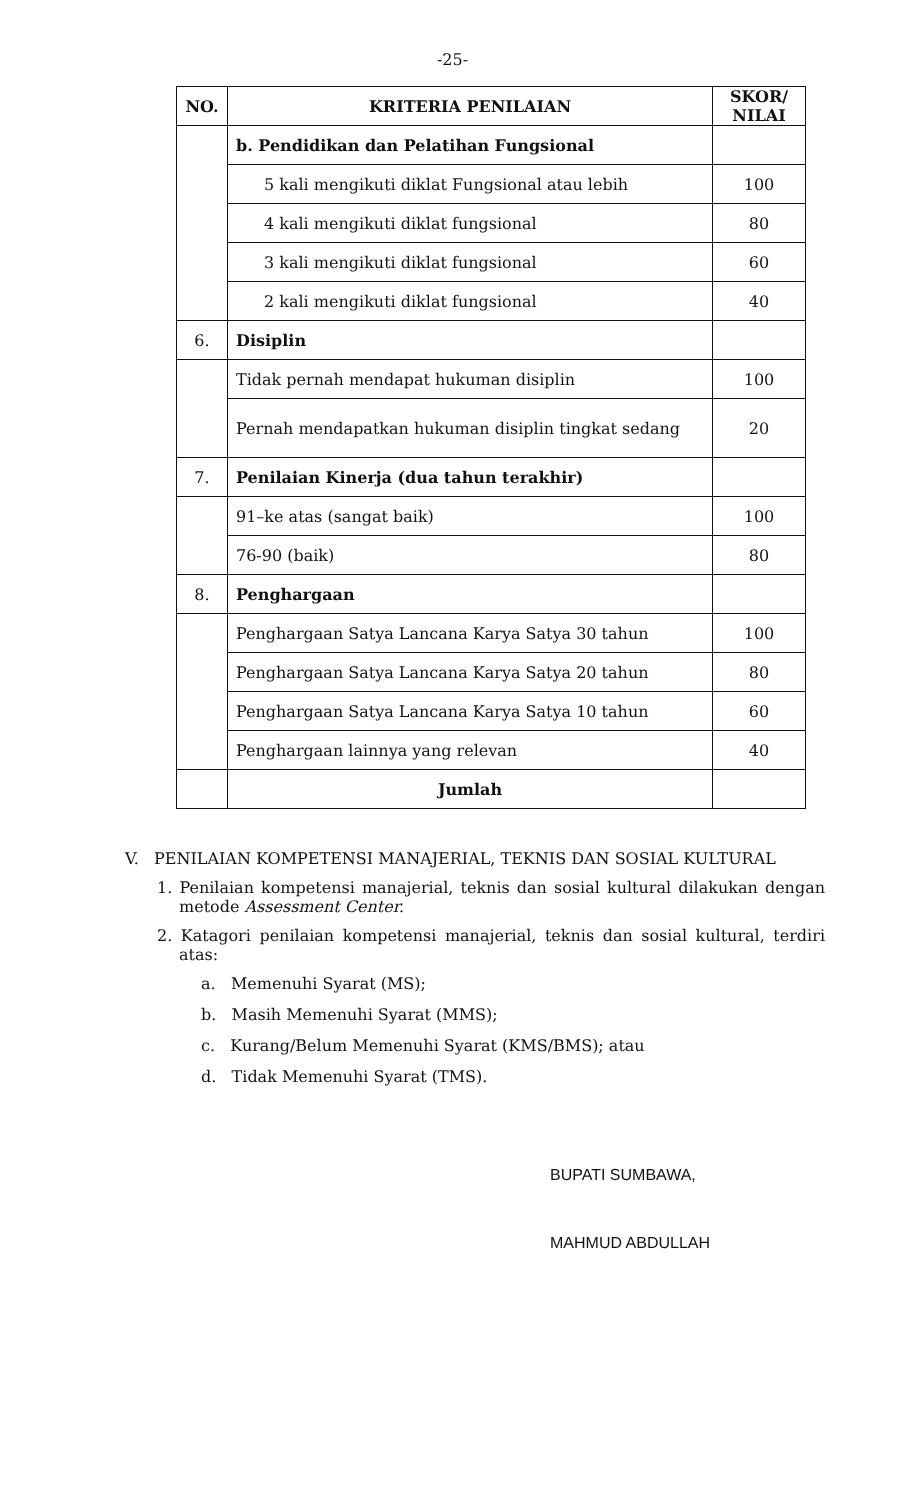-25-
| NO. | KRITERIA PENILAIAN | SKOR/ NILAI |
| --- | --- | --- |
| | b. Pendidikan dan Pelatihan Fungsional | |
| | 5 kali mengikuti diklat Fungsional atau lebih | 100 |
| | 4 kali mengikuti diklat fungsional | 80 |
| | 3 kali mengikuti diklat fungsional | 60 |
| | 2 kali mengikuti diklat fungsional | 40 |
| 6. | Disiplin | |
| | Tidak pernah mendapat hukuman disiplin | 100 |
| | Pernah mendapatkan hukuman disiplin tingkat sedang | 20 |
| 7. | Penilaian Kinerja (dua tahun terakhir) | |
| | 91–ke atas (sangat baik) | 100 |
| | 76-90 (baik) | 80 |
| 8. | Penghargaan | |
| | Penghargaan Satya Lancana Karya Satya 30 tahun | 100 |
| | Penghargaan Satya Lancana Karya Satya 20 tahun | 80 |
| | Penghargaan Satya Lancana Karya Satya 10 tahun | 60 |
| | Penghargaan lainnya yang relevan | 40 |
| | Jumlah | |
V. PENILAIAN KOMPETENSI MANAJERIAL, TEKNIS DAN SOSIAL KULTURAL
1. Penilaian kompetensi manajerial, teknis dan sosial kultural dilakukan dengan metode Assessment Center.
2. Katagori penilaian kompetensi manajerial, teknis dan sosial kultural, terdiri atas:
a. Memenuhi Syarat (MS);
b. Masih Memenuhi Syarat (MMS);
c. Kurang/Belum Memenuhi Syarat (KMS/BMS); atau
d. Tidak Memenuhi Syarat (TMS).
BUPATI SUMBAWA,
MAHMUD ABDULLAH